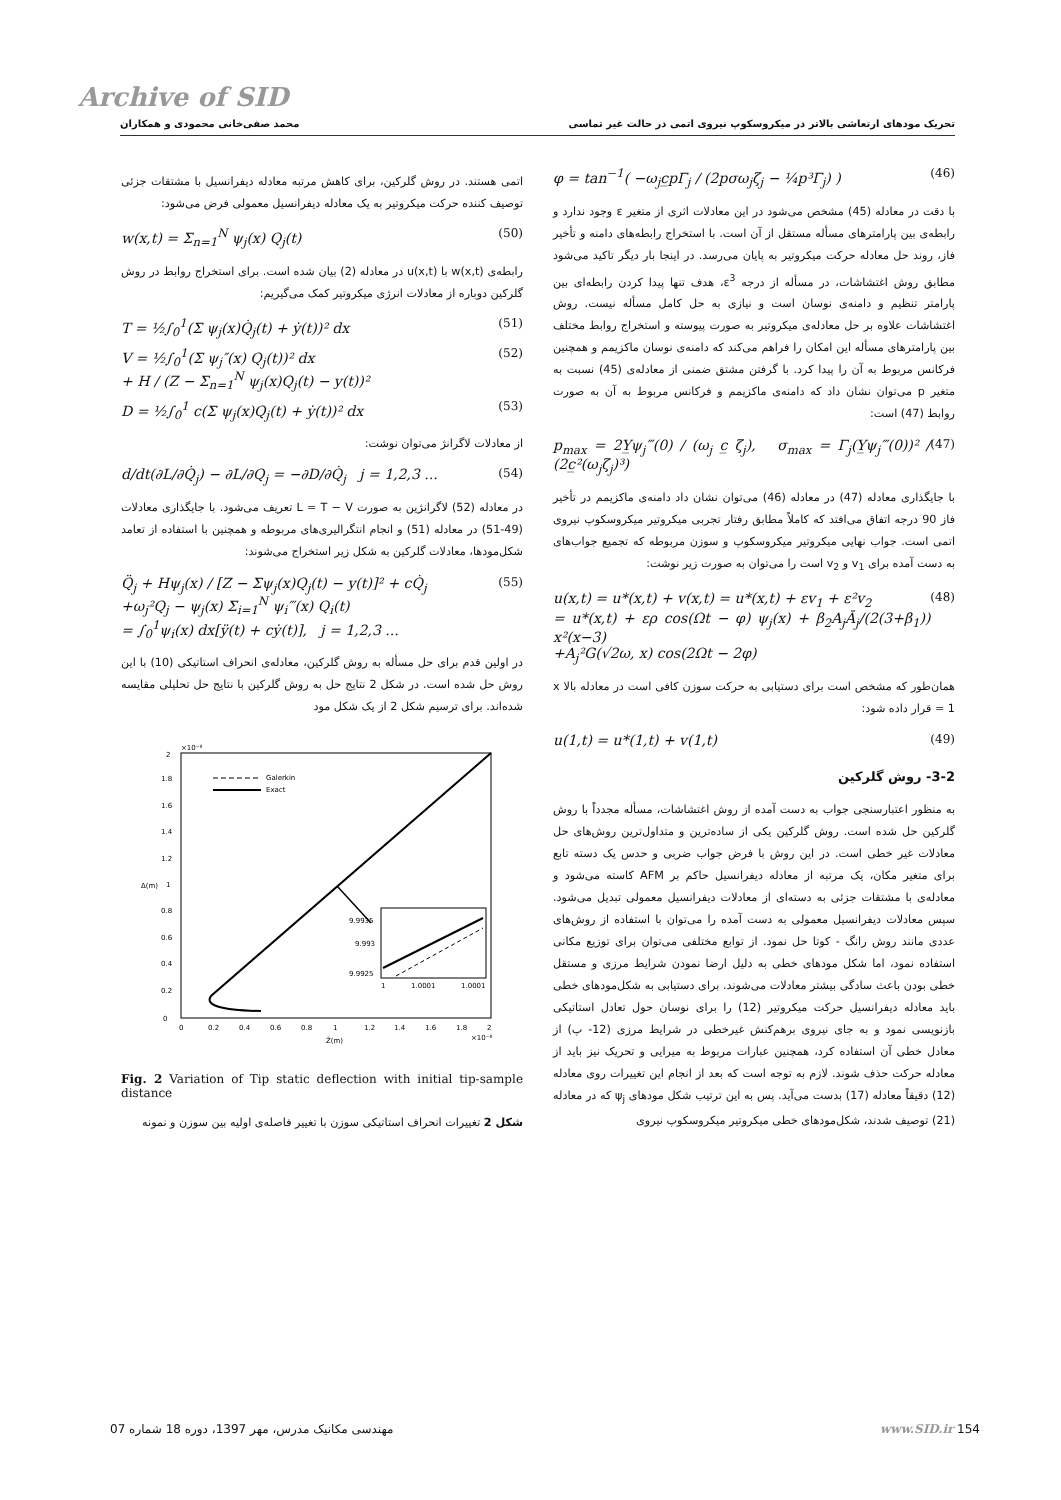Archive of SID
تحریک مودهای ارتعاشی بالاتر در میکروسکوپ نیروی اتمی در حالت غیر تماسی محمد صفی‌خانی محمودی و همکاران
φ = tan<sup>−1</sup>( −ω<sub>j</sub>c̲pΓ<sub>j</sub> / (2pσω<sub>j</sub>ζ<sub>j</sub> − ¼p³Γ<sub>j</sub>) ) (46)
با دقت در معادله (45) مشخص می‌شود در این معادلات اثری از متغیر ε وجود ندارد و رابطه‌ی بین پارامترهای مسأله مستقل از آن است. با استخراج رابطه‌های دامنه و تأخیر فاز، روند حل معادله حرکت میکروتیر به پایان می‌رسد. در اینجا بار دیگر تاکید می‌شود مطابق روش اغتشاشات، در مسأله از درجه ε<sup>3</sup>، هدف تنها پیدا کردن رابطه‌ای بین پارامتر تنظیم و دامنه‌ی نوسان است و نیازی به حل کامل مسأله نیست. روش اغتشاشات علاوه بر حل معادله‌ی میکروتیر به صورت پیوسته و استخراج روابط مختلف بین پارامترهای مسأله این امکان را فراهم می‌کند که دامنه‌ی نوسان ماکزیمم و همچنین فرکانس مربوط به آن را پیدا کرد. با گرفتن مشتق ضمنی از معادله‌ی (45) نسبت به متغیر p می‌توان نشان داد که دامنه‌ی ماکزیمم و فرکانس مربوط به آن به صورت روابط (47) است:
p<sub>max</sub> = 2Y̲ψ<sub>j</sub>‴(0) / (ω<sub>j</sub> c̲ ζ<sub>j</sub>), σ<sub>max</sub> = Γ<sub>j</sub>(Y̲ψ<sub>j</sub>‴(0))² / (2c̲²(ω<sub>j</sub>ζ<sub>j</sub>)³) (47)
با جایگذاری معادله (47) در معادله (46) می‌توان نشان داد دامنه‌ی ماکزیمم در تأخیر فاز 90 درجه اتفاق می‌افتد که کاملاً مطابق رفتار تجربی میکروتیر میکروسکوپ نیروی اتمی است. جواب نهایی میکروتیر میکروسکوپ و سوزن مربوطه که تجمیع جواب‌های به دست آمده برای v<sub>1</sub> و v<sub>2</sub> است را می‌توان به صورت زیر نوشت:
u(x,t) = u*(x,t) + v(x,t) = u*(x,t) + εv<sub>1</sub> + ε²v<sub>2</sub>
= u*(x,t) + ερ cos(Ωt − φ) ψ<sub>j</sub>(x) + β<sub>2</sub>A<sub>j</sub>Ā<sub>j</sub>/(2(3+β<sub>1</sub>)) x²(x−3)
+A<sub>j</sub>²G(√2ω, x) cos(2Ωt − 2φ) (48)
همان‌طور که مشخص است برای دستیابی به حرکت سوزن کافی است در معادله بالا x = 1 قرار داده شود:
u(1,t) = u*(1,t) + v(1,t) (49)
3-2- روش گلرکین
به منظور اعتبارسنجی جواب به دست آمده از روش اغتشاشات، مسأله مجدداً با روش گلرکین حل شده است. روش گلرکین یکی از ساده‌ترین و متداول‌ترین روش‌های حل معادلات غیر خطی است. در این روش با فرض جواب ضربی و حدس یک دسته تابع برای متغیر مکان، یک مرتبه از معادله دیفرانسیل حاکم بر AFM کاسته می‌شود و معادله‌ی با مشتقات جزئی به دسته‌ای از معادلات دیفرانسیل معمولی تبدیل می‌شود. سپس معادلات دیفرانسیل معمولی به دست آمده را می‌توان با استفاده از روش‌های عددی مانند روش رانگ - کوتا حل نمود. از توابع مختلفی می‌توان برای توزیع مکانی استفاده نمود، اما شکل مودهای خطی به دلیل ارضا نمودن شرایط مرزی و مستقل خطی بودن باعث سادگی بیشتر معادلات می‌شوند. برای دستیابی به شکل‌مودهای خطی باید معادله دیفرانسیل حرکت میکروتیر (12) را برای نوسان حول تعادل استاتیکی بازنویسی نمود و به جای نیروی برهم‌کنش غیرخطی در شرایط مرزی (12- پ) از معادل خطی آن استفاده کرد، همچنین عبارات مربوط به میرایی و تحریک نیز باید از معادله حرکت حذف شوند. لازم به توجه است که بعد از انجام این تغییرات روی معادله (12) دقیقاً معادله (17) بدست می‌آید. پس به این ترتیب شکل مودهای ψ<sub>j</sub> که در معادله (21) توصیف شدند، شکل‌مودهای خطی میکروتیر میکروسکوپ نیروی
اتمی هستند. در روش گلرکین، برای کاهش مرتبه معادله دیفرانسیل با مشتقات جزئی توصیف کننده حرکت میکروتیر به یک معادله دیفرانسیل معمولی فرض می‌شود:
w(x,t) = Σ<sub>n=1</sub><sup>N</sup> ψ<sub>j</sub>(x) Q<sub>j</sub>(t) (50)
رابطه‌ی w(x,t) با u(x,t) در معادله (2) بیان شده است. برای استخراج روابط در روش گلرکین دوباره از معادلات انرژی میکروتیر کمک می‌گیریم:
T = ½∫<sub>0</sub><sup>1</sup>(Σ ψ<sub>j</sub>(x)Q̇<sub>j</sub>(t) + ẏ(t))² dx (51)
V = ½∫<sub>0</sub><sup>1</sup>(Σ ψ<sub>j</sub>″(x) Q<sub>j</sub>(t))² dx
+ H / (Z − Σ<sub>n=1</sub><sup>N</sup> ψ<sub>j</sub>(x)Q<sub>j</sub>(t) − y(t))² (52)
D = ½∫<sub>0</sub><sup>1</sup> c(Σ ψ<sub>j</sub>(x)Q<sub>j</sub>(t) + ẏ(t))² dx (53)
از معادلات لاگرانژ می‌توان نوشت:
d/dt(∂L/∂Q̇<sub>j</sub>) − ∂L/∂Q<sub>j</sub> = −∂D/∂Q̇<sub>j</sub> j = 1,2,3 ... (54)
در معادله (52) لاگرانژین به صورت L = T − V تعریف می‌شود. با جایگذاری معادلات (49-51) در معادله (51) و انجام انتگرالیری‌های مربوطه و همچنین با استفاده از تعامد شکل‌مودها، معادلات گلرکین به شکل زیر استخراج می‌شوند:
Q̈<sub>j</sub> + Hψ<sub>j</sub>(x) / [Z − Σψ<sub>j</sub>(x)Q<sub>j</sub>(t) − y(t)]² + cQ̇<sub>j</sub>
+ω<sub>j</sub>²Q<sub>j</sub> − ψ<sub>j</sub>(x) Σ<sub>i=1</sub><sup>N</sup> ψ<sub>i</sub>‴(x) Q<sub>i</sub>(t)
= ∫<sub>0</sub><sup>1</sup>ψ<sub>i</sub>(x) dx[ÿ(t) + cẏ(t)], j = 1,2,3 ... (55)
در اولین قدم برای حل مسأله به روش گلرکین، معادله‌ی انحراف استاتیکی (10) با این روش حل شده است. در شکل 2 نتایج حل به روش گلرکین با نتایج حل تحلیلی مقایسه شده‌اند. برای ترسیم شکل 2 از یک شکل مود
×10⁻⁸
0
0.2
0.4
0.6
0.8
1
1.2
1.4
1.6
1.8
2
0
0.2
0.4
0.6
0.8
1
1.2
1.4
1.6
1.8
2
Z̄(m)
Δ(m)
×10⁻⁸
Galerkin
Exact
9.9935
9.993
9.9925
1
1.0001
1.0001
Fig. 2 Variation of Tip static deflection with initial tip-sample distance
شکل 2 تغییرات انحراف استاتیکی سوزن با تغییر فاصله‌ی اولیه بین سوزن و نمونه
مهندسی مکانیک مدرس، مهر 1397، دوره 18 شماره 07 www.SID.ir 154